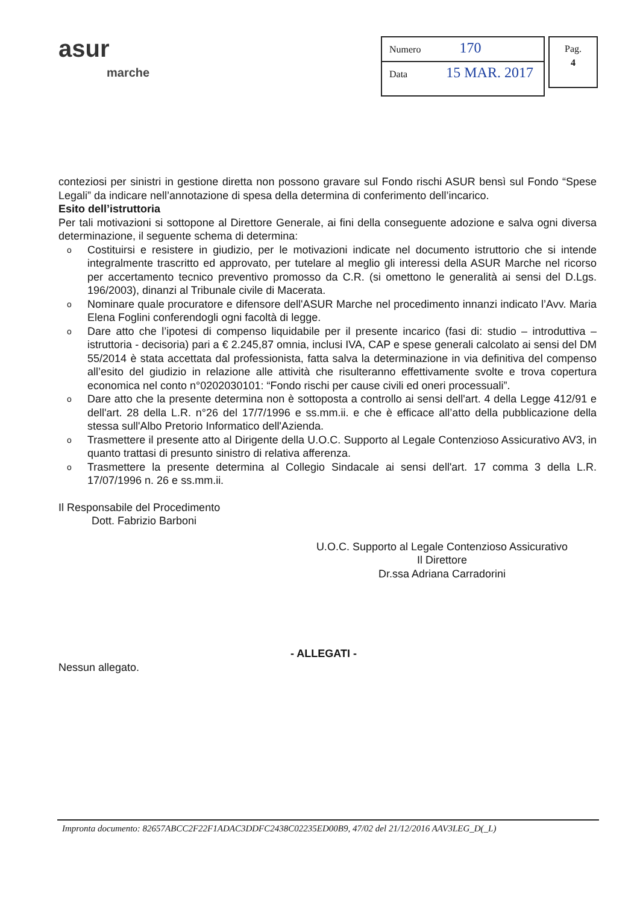asur
marche
Numero 170
Data 15 MAR. 2017
Pag.
4
conteziosi per sinistri in gestione diretta non possono gravare sul Fondo rischi ASUR bensì sul Fondo “Spese Legali” da indicare nell’annotazione di spesa della determina di conferimento dell’incarico.
Esito dell’istruttoria
Per tali motivazioni si sottopone al Direttore Generale, ai fini della conseguente adozione e salva ogni diversa determinazione, il seguente schema di determina:
o Costituirsi e resistere in giudizio, per le motivazioni indicate nel documento istruttorio che si intende integralmente trascritto ed approvato, per tutelare al meglio gli interessi della ASUR Marche nel ricorso per accertamento tecnico preventivo promosso da C.R. (si omettono le generalità ai sensi del D.Lgs. 196/2003), dinanzi al Tribunale civile di Macerata.
o Nominare quale procuratore e difensore dell'ASUR Marche nel procedimento innanzi indicato l’Avv. Maria Elena Foglini conferendogli ogni facoltà di legge.
o Dare atto che l’ipotesi di compenso liquidabile per il presente incarico (fasi di: studio – introduttiva – istruttoria - decisoria) pari a € 2.245,87 omnia, inclusi IVA, CAP e spese generali calcolato ai sensi del DM 55/2014 è stata accettata dal professionista, fatta salva la determinazione in via definitiva del compenso all’esito del giudizio in relazione alle attività che risulteranno effettivamente svolte e trova copertura economica nel conto n°0202030101: “Fondo rischi per cause civili ed oneri processuali”.
o Dare atto che la presente determina non è sottoposta a controllo ai sensi dell'art. 4 della Legge 412/91 e dell'art. 28 della L.R. n°26 del 17/7/1996 e ss.mm.ii. e che è efficace all’atto della pubblicazione della stessa sull'Albo Pretorio Informatico dell'Azienda.
o Trasmettere il presente atto al Dirigente della U.O.C. Supporto al Legale Contenzioso Assicurativo AV3, in quanto trattasi di presunto sinistro di relativa afferenza.
o Trasmettere la presente determina al Collegio Sindacale ai sensi dell'art. 17 comma 3 della L.R. 17/07/1996 n. 26 e ss.mm.ii.
Il Responsabile del Procedimento
Dott. Fabrizio Barboni
U.O.C. Supporto al Legale Contenzioso Assicurativo
Il Direttore
Dr.ssa Adriana Carradorini
- ALLEGATI -
Nessun allegato.
Impronta documento: 82657ABCC2F22F1ADAC3DDFC2438C02235ED00B9, 47/02 del 21/12/2016 AAV3LEG_D(_L)